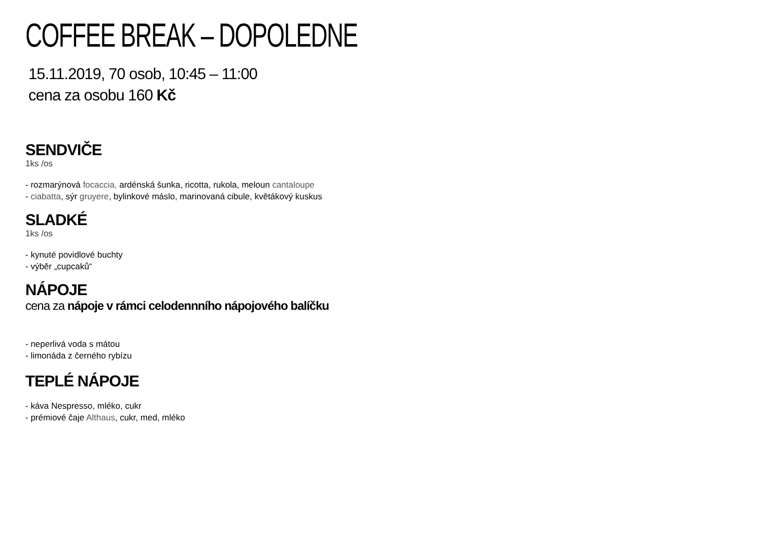COFFEE BREAK – DOPOLEDNE
15.11.2019, 70 osob, 10:45 – 11:00
cena za osobu 160 Kč
SENDVIČE
1ks /os
- rozmarýnová focaccia, ardénská šunka, ricotta, rukola, meloun cantaloupe
- ciabatta, sýr gruyere, bylinkové máslo, marinovaná cibule, květákový kuskus
SLADKÉ
1ks /os
- kynuté povidlové buchty
- výběr „cupcaků“
NÁPOJE
cena za nápoje v rámci celodennního nápojového balíčku
- neperlivá voda s mátou
- limonáda z černého rybízu
TEPLÉ NÁPOJE
- káva Nespresso, mléko, cukr
- prémiové čaje Althaus, cukr, med, mléko